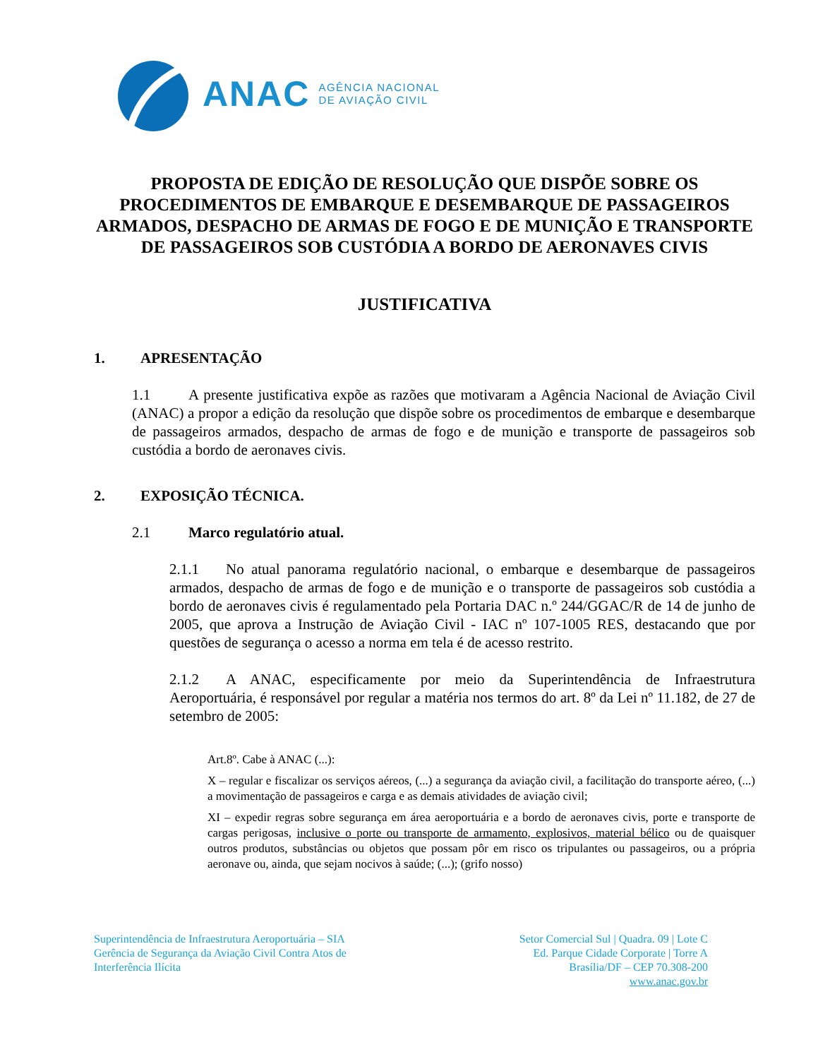ANAC
AGÊNCIA NACIONAL
DE AVIAÇÃO CIVIL
PROPOSTA DE EDIÇÃO DE RESOLUÇÃO QUE DISPÕE SOBRE OS PROCEDIMENTOS DE EMBARQUE E DESEMBARQUE DE PASSAGEIROS ARMADOS, DESPACHO DE ARMAS DE FOGO E DE MUNIÇÃO E TRANSPORTE DE PASSAGEIROS SOB CUSTÓDIA A BORDO DE AERONAVES CIVIS
JUSTIFICATIVA
1. APRESENTAÇÃO
1.1 A presente justificativa expõe as razões que motivaram a Agência Nacional de Aviação Civil (ANAC) a propor a edição da resolução que dispõe sobre os procedimentos de embarque e desembarque de passageiros armados, despacho de armas de fogo e de munição e transporte de passageiros sob custódia a bordo de aeronaves civis.
2. EXPOSIÇÃO TÉCNICA.
2.1 Marco regulatório atual.
2.1.1 No atual panorama regulatório nacional, o embarque e desembarque de passageiros armados, despacho de armas de fogo e de munição e o transporte de passageiros sob custódia a bordo de aeronaves civis é regulamentado pela Portaria DAC n.º 244/GGAC/R de 14 de junho de 2005, que aprova a Instrução de Aviação Civil - IAC nº 107-1005 RES, destacando que por questões de segurança o acesso a norma em tela é de acesso restrito.
2.1.2 A ANAC, especificamente por meio da Superintendência de Infraestrutura Aeroportuária, é responsável por regular a matéria nos termos do art. 8º da Lei nº 11.182, de 27 de setembro de 2005:
Art.8º. Cabe à ANAC (...):
X – regular e fiscalizar os serviços aéreos, (...) a segurança da aviação civil, a facilitação do transporte aéreo, (...) a movimentação de passageiros e carga e as demais atividades de aviação civil;
XI – expedir regras sobre segurança em área aeroportuária e a bordo de aeronaves civis, porte e transporte de cargas perigosas, inclusive o porte ou transporte de armamento, explosivos, material bélico ou de quaisquer outros produtos, substâncias ou objetos que possam pôr em risco os tripulantes ou passageiros, ou a própria aeronave ou, ainda, que sejam nocivos à saúde; (...); (grifo nosso)
Superintendência de Infraestrutura Aeroportuária – SIA
Gerência de Segurança da Aviação Civil Contra Atos de
Interferência Ilícita
Setor Comercial Sul | Quadra. 09 | Lote C
Ed. Parque Cidade Corporate | Torre A
Brasília/DF – CEP 70.308-200
www.anac.gov.br